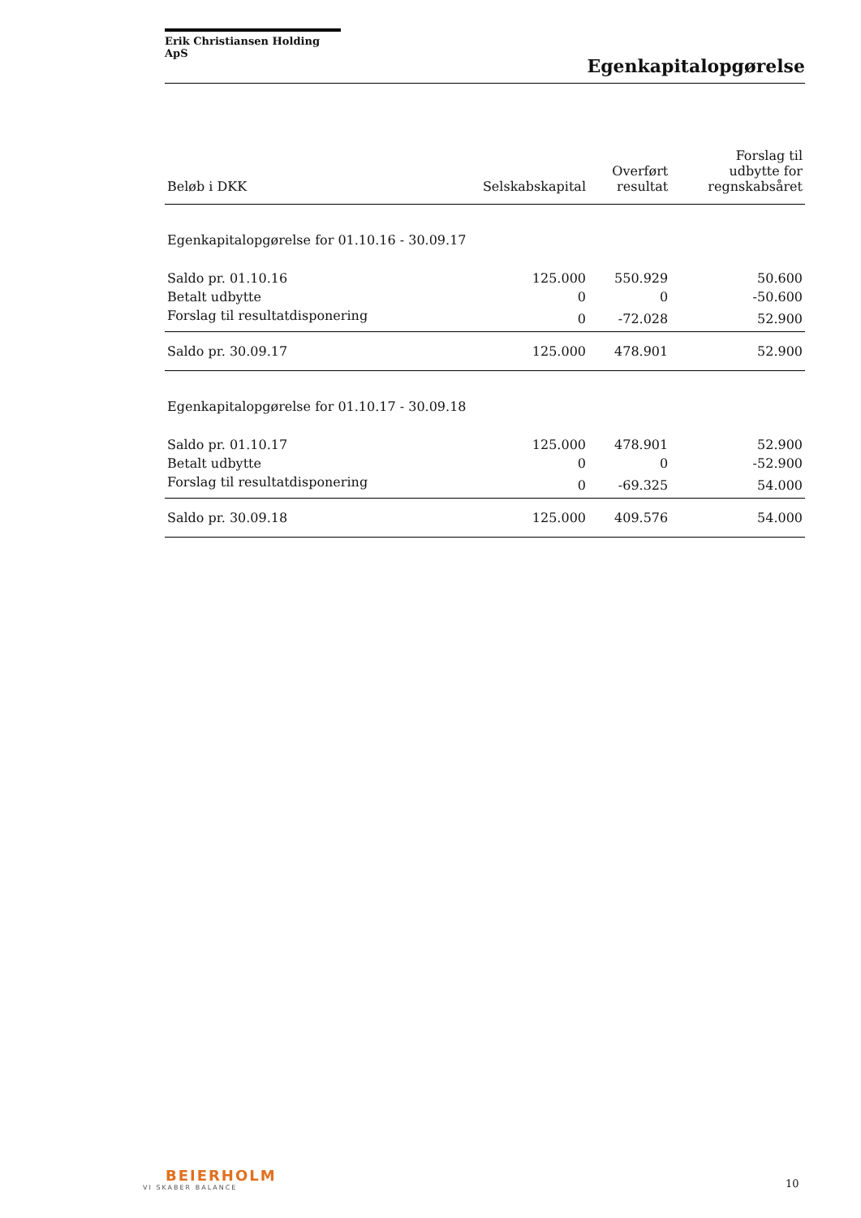Erik Christiansen Holding ApS
Egenkapitalopgørelse
| Beløb i DKK | Selskabskapital | Overført resultat | Forslag til udbytte for regnskabsåret |
| --- | --- | --- | --- |
| Egenkapitalopgørelse for 01.10.16 - 30.09.17 | | | |
| Saldo pr. 01.10.16 | 125.000 | 550.929 | 50.600 |
| Betalt udbytte | 0 | 0 | -50.600 |
| Forslag til resultatdisponering | 0 | -72.028 | 52.900 |
| Saldo pr. 30.09.17 | 125.000 | 478.901 | 52.900 |
| Egenkapitalopgørelse for 01.10.17 - 30.09.18 | | | |
| Saldo pr. 01.10.17 | 125.000 | 478.901 | 52.900 |
| Betalt udbytte | 0 | 0 | -52.900 |
| Forslag til resultatdisponering | 0 | -69.325 | 54.000 |
| Saldo pr. 30.09.18 | 125.000 | 409.576 | 54.000 |
BEIERHOLM
VI SKABER BALANCE
10